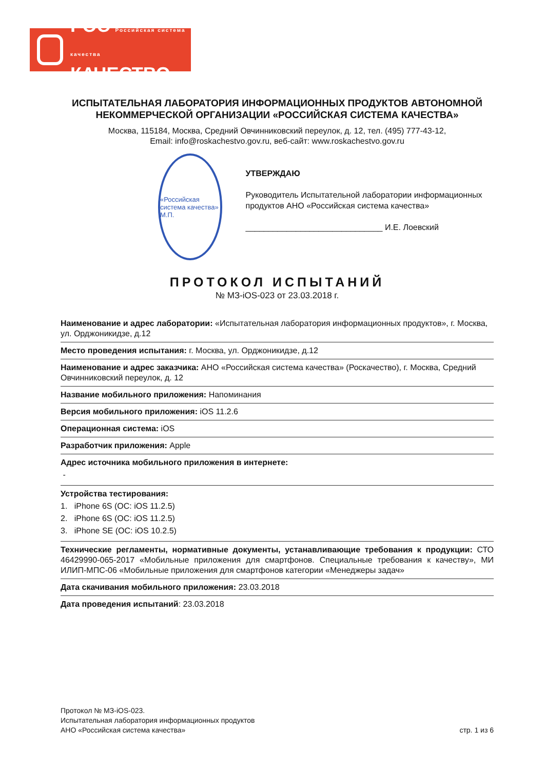РОС Российская система качества
КАЧЕСТВО
ИСПЫТАТЕЛЬНАЯ ЛАБОРАТОРИЯ ИНФОРМАЦИОННЫХ ПРОДУКТОВ АВТОНОМНОЙ НЕКОММЕРЧЕСКОЙ ОРГАНИЗАЦИИ «РОССИЙСКАЯ СИСТЕМА КАЧЕСТВА»
Москва, 115184, Москва, Средний Овчинниковский переулок, д. 12, тел. (495) 777-43-12,
Email: info@roskachestvo.gov.ru, веб-сайт: www.roskachestvo.gov.ru
«Российская система качества» М.П.
УТВЕРЖДАЮ
Руководитель Испытательной лаборатории информационных продуктов АНО «Российская система качества»
______________________________ И.Е. Лоевский
ПРОТОКОЛ ИСПЫТАНИЙ
№ МЗ-iOS-023 от 23.03.2018 г.
Наименование и адрес лаборатории: «Испытательная лаборатория информационных продуктов», г. Москва, ул. Орджоникидзе, д.12
Место проведения испытания: г. Москва, ул. Орджоникидзе, д.12
Наименование и адрес заказчика: АНО «Российская система качества» (Роскачество), г. Москва, Средний Овчинниковский переулок, д. 12
Название мобильного приложения: Напоминания
Версия мобильного приложения: iOS 11.2.6
Операционная система: iOS
Разработчик приложения: Apple
Адрес источника мобильного приложения в интернете:
-
Устройства тестирования:
1. iPhone 6S (ОС: iOS 11.2.5)
2. iPhone 6S (ОС: iOS 11.2.5)
3. iPhone SE (ОС: iOS 10.2.5)
Технические регламенты, нормативные документы, устанавливающие требования к продукции: СТО 46429990-065-2017 «Мобильные приложения для смартфонов. Специальные требования к качеству», МИ ИЛИП-МПС-06 «Мобильные приложения для смартфонов категории «Менеджеры задач»
Дата скачивания мобильного приложения: 23.03.2018
Дата проведения испытаний: 23.03.2018
Протокол № МЗ-iOS-023.
Испытательная лаборатория информационных продуктов
АНО «Российская система качества»
стр. 1 из 6